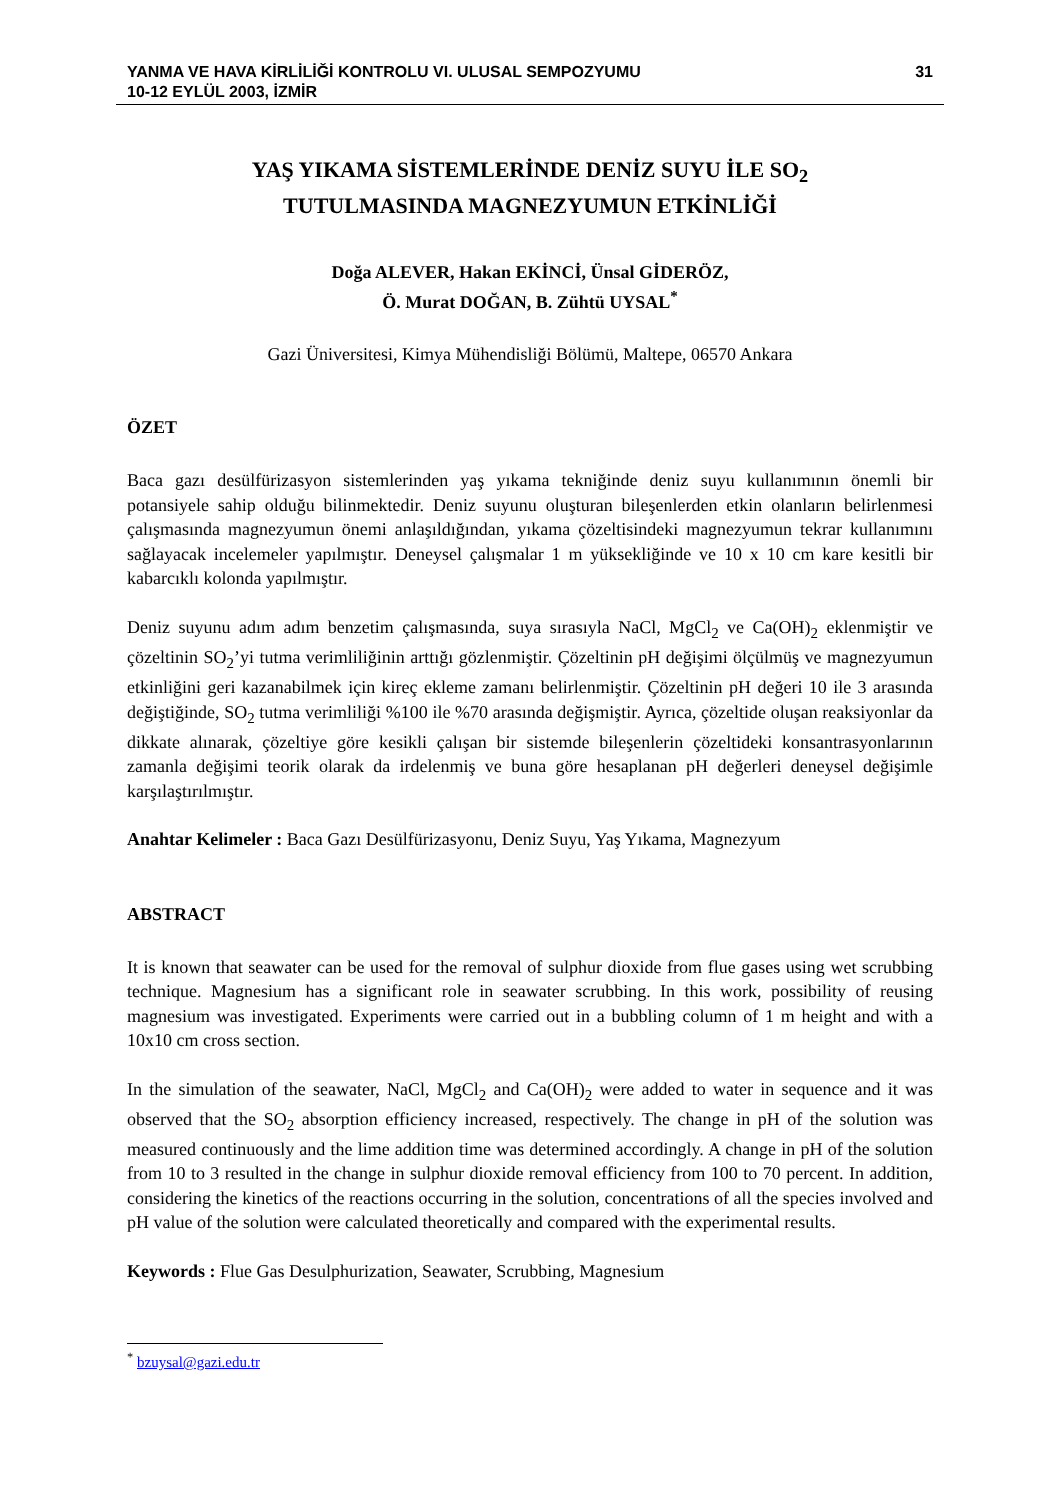YANMA VE HAVA KİRLİLİĞİ KONTROLU VI. ULUSAL SEMPOZYUMU
10-12 EYLÜL 2003, İZMİR
31
YAŞ YIKAMA SİSTEMLERİNDE DENİZ SUYU İLE SO<sub>2</sub>
TUTULMASINDA MAGNEZYUMUN ETKİNLİĞİ
Doğa ALEVER, Hakan EKİNCİ, Ünsal GİDERÖZ,
Ö. Murat DOĞAN, B. Zühtü UYSAL<sup>*</sup>
Gazi Üniversitesi, Kimya Mühendisliği Bölümü, Maltepe, 06570 Ankara
ÖZET
Baca gazı desülfürizasyon sistemlerinden yaş yıkama tekniğinde deniz suyu kullanımının önemli bir potansiyele sahip olduğu bilinmektedir. Deniz suyunu oluşturan bileşenlerden etkin olanların belirlenmesi çalışmasında magnezyumun önemi anlaşıldığından, yıkama çözeltisindeki magnezyumun tekrar kullanımını sağlayacak incelemeler yapılmıştır. Deneysel çalışmalar 1 m yüksekliğinde ve 10 x 10 cm kare kesitli bir kabarcıklı kolonda yapılmıştır.
Deniz suyunu adım adım benzetim çalışmasında, suya sırasıyla NaCl, MgCl<sub>2</sub> ve Ca(OH)<sub>2</sub> eklenmiştir ve çözeltinin SO<sub>2</sub>’yi tutma verimliliğinin arttığı gözlenmiştir. Çözeltinin pH değişimi ölçülmüş ve magnezyumun etkinliğini geri kazanabilmek için kireç ekleme zamanı belirlenmiştir. Çözeltinin pH değeri 10 ile 3 arasında değiştiğinde, SO<sub>2</sub> tutma verimliliği %100 ile %70 arasında değişmiştir. Ayrıca, çözeltide oluşan reaksiyonlar da dikkate alınarak, çözeltiye göre kesikli çalışan bir sistemde bileşenlerin çözeltideki konsantrasyonlarının zamanla değişimi teorik olarak da irdelenmiş ve buna göre hesaplanan pH değerleri deneysel değişimle karşılaştırılmıştır.
Anahtar Kelimeler : Baca Gazı Desülfürizasyonu, Deniz Suyu, Yaş Yıkama, Magnezyum
ABSTRACT
It is known that seawater can be used for the removal of sulphur dioxide from flue gases using wet scrubbing technique. Magnesium has a significant role in seawater scrubbing. In this work, possibility of reusing magnesium was investigated. Experiments were carried out in a bubbling column of 1 m height and with a 10x10 cm cross section.
In the simulation of the seawater, NaCl, MgCl<sub>2</sub> and Ca(OH)<sub>2</sub> were added to water in sequence and it was observed that the SO<sub>2</sub> absorption efficiency increased, respectively. The change in pH of the solution was measured continuously and the lime addition time was determined accordingly. A change in pH of the solution from 10 to 3 resulted in the change in sulphur dioxide removal efficiency from 100 to 70 percent. In addition, considering the kinetics of the reactions occurring in the solution, concentrations of all the species involved and pH value of the solution were calculated theoretically and compared with the experimental results.
Keywords : Flue Gas Desulphurization, Seawater, Scrubbing, Magnesium
<sup>*</sup> bzuysal@gazi.edu.tr